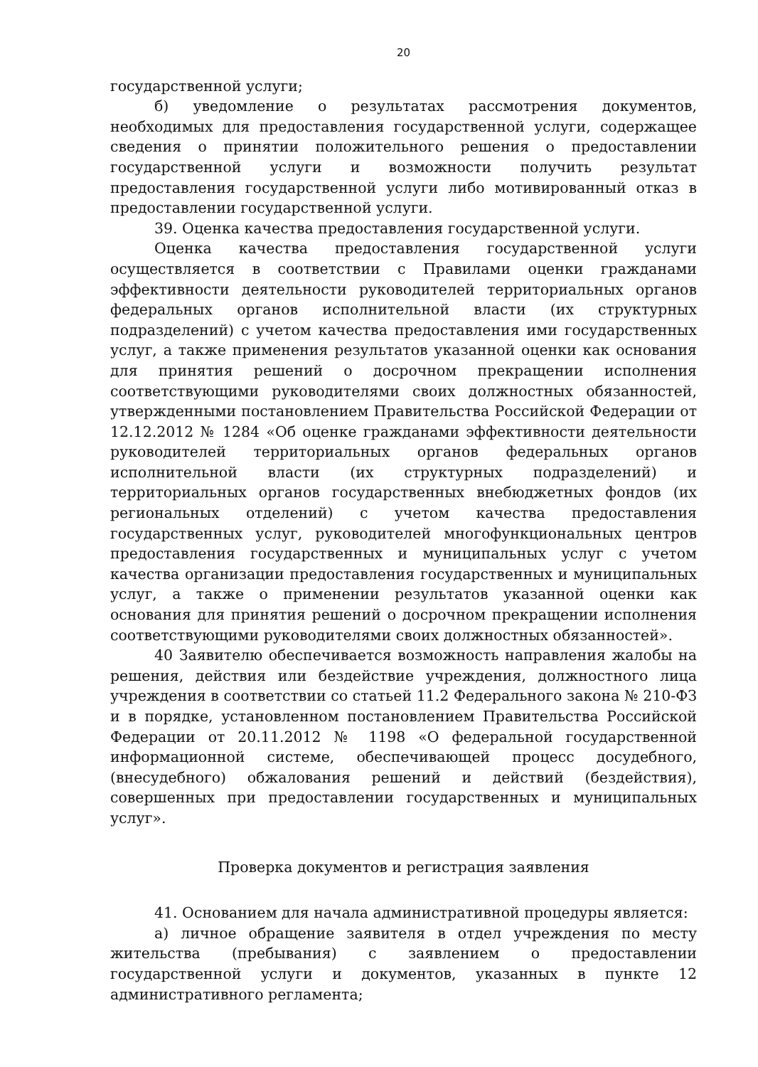20
государственной услуги;
б) уведомление о результатах рассмотрения документов, необходимых для предоставления государственной услуги, содержащее сведения о принятии положительного решения о предоставлении государственной услуги и возможности получить результат предоставления государственной услуги либо мотивированный отказ в предоставлении государственной услуги.
39. Оценка качества предоставления государственной услуги.
Оценка качества предоставления государственной услуги осуществляется в соответствии с Правилами оценки гражданами эффективности деятельности руководителей территориальных органов федеральных органов исполнительной власти (их структурных подразделений) с учетом качества предоставления ими государственных услуг, а также применения результатов указанной оценки как основания для принятия решений о досрочном прекращении исполнения соответствующими руководителями своих должностных обязанностей, утвержденными постановлением Правительства Российской Федерации от 12.12.2012 № 1284 «Об оценке гражданами эффективности деятельности руководителей территориальных органов федеральных органов исполнительной власти (их структурных подразделений) и территориальных органов государственных внебюджетных фондов (их региональных отделений) с учетом качества предоставления государственных услуг, руководителей многофункциональных центров предоставления государственных и муниципальных услуг с учетом качества организации предоставления государственных и муниципальных услуг, а также о применении результатов указанной оценки как основания для принятия решений о досрочном прекращении исполнения соответствующими руководителями своих должностных обязанностей».
40 Заявителю обеспечивается возможность направления жалобы на решения, действия или бездействие учреждения, должностного лица учреждения в соответствии со статьей 11.2 Федерального закона № 210-ФЗ и в порядке, установленном постановлением Правительства Российской Федерации от 20.11.2012 № 1198 «О федеральной государственной информационной системе, обеспечивающей процесс досудебного, (внесудебного) обжалования решений и действий (бездействия), совершенных при предоставлении государственных и муниципальных услуг».
Проверка документов и регистрация заявления
41. Основанием для начала административной процедуры является:
а) личное обращение заявителя в отдел учреждения по месту жительства (пребывания) с заявлением о предоставлении государственной услуги и документов, указанных в пункте 12 административного регламента;